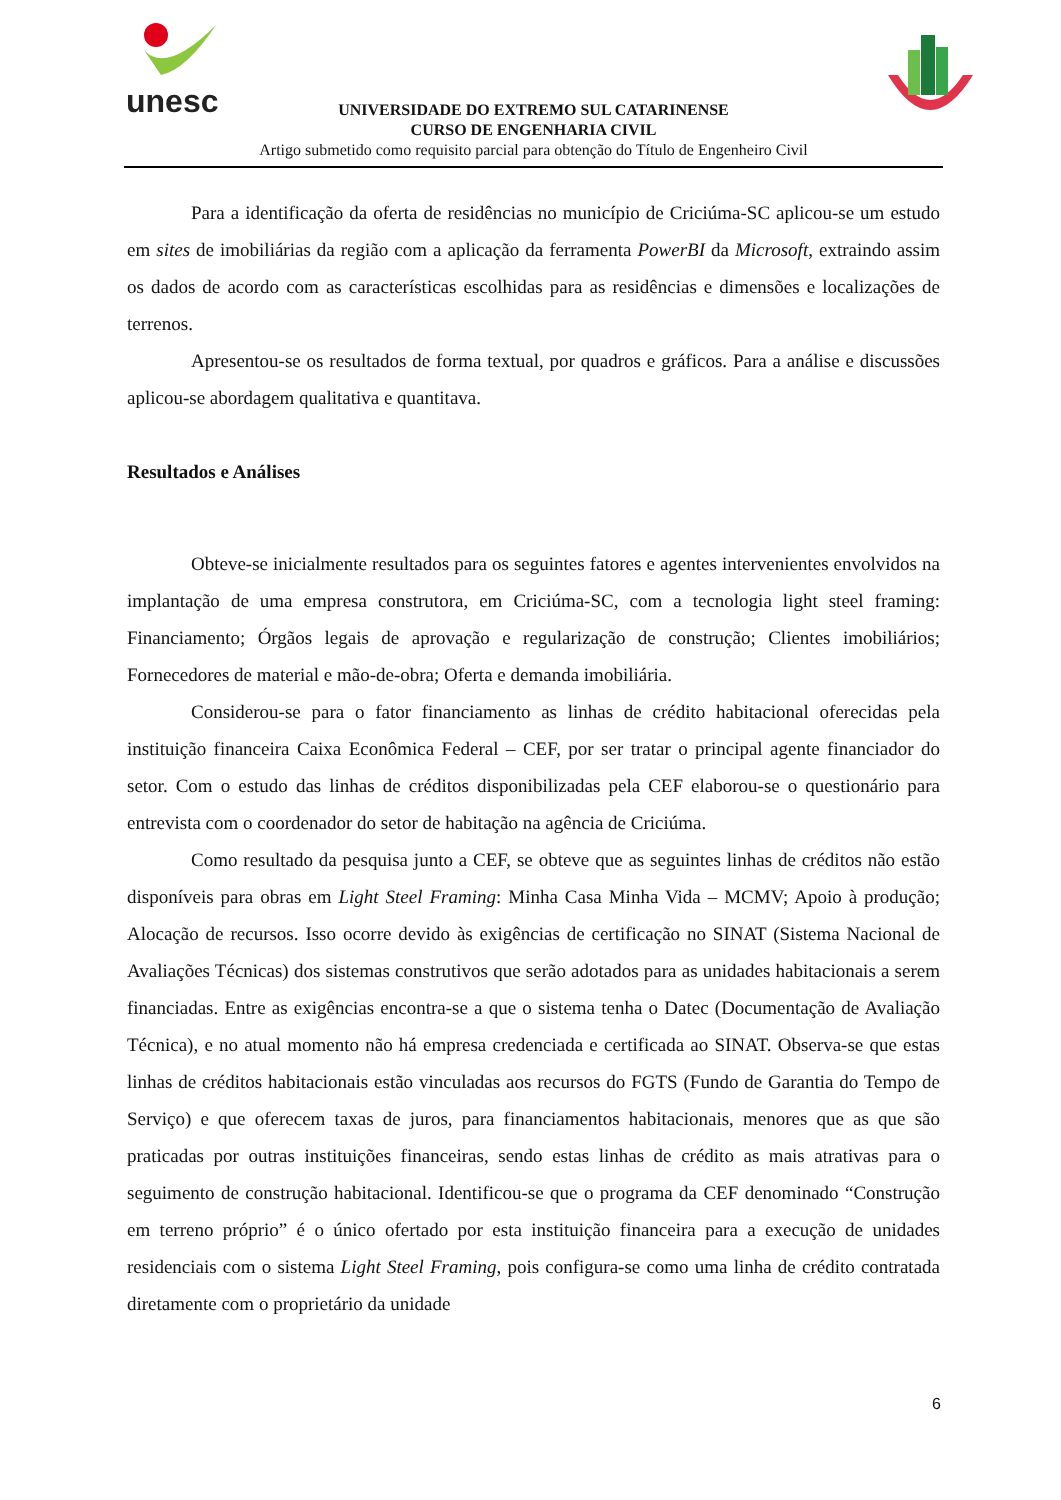unesc
UNIVERSIDADE DO EXTREMO SUL CATARINENSE
CURSO DE ENGENHARIA CIVIL
Artigo submetido como requisito parcial para obtenção do Título de Engenheiro Civil
Para a identificação da oferta de residências no município de Criciúma-SC aplicou-se um estudo em sites de imobiliárias da região com a aplicação da ferramenta PowerBI da Microsoft, extraindo assim os dados de acordo com as características escolhidas para as residências e dimensões e localizações de terrenos.
Apresentou-se os resultados de forma textual, por quadros e gráficos. Para a análise e discussões aplicou-se abordagem qualitativa e quantitava.
Resultados e Análises
Obteve-se inicialmente resultados para os seguintes fatores e agentes intervenientes envolvidos na implantação de uma empresa construtora, em Criciúma-SC, com a tecnologia light steel framing: Financiamento; Órgãos legais de aprovação e regularização de construção; Clientes imobiliários; Fornecedores de material e mão-de-obra; Oferta e demanda imobiliária.
Considerou-se para o fator financiamento as linhas de crédito habitacional oferecidas pela instituição financeira Caixa Econômica Federal – CEF, por ser tratar o principal agente financiador do setor. Com o estudo das linhas de créditos disponibilizadas pela CEF elaborou-se o questionário para entrevista com o coordenador do setor de habitação na agência de Criciúma.
Como resultado da pesquisa junto a CEF, se obteve que as seguintes linhas de créditos não estão disponíveis para obras em Light Steel Framing: Minha Casa Minha Vida – MCMV; Apoio à produção; Alocação de recursos. Isso ocorre devido às exigências de certificação no SINAT (Sistema Nacional de Avaliações Técnicas) dos sistemas construtivos que serão adotados para as unidades habitacionais a serem financiadas. Entre as exigências encontra-se a que o sistema tenha o Datec (Documentação de Avaliação Técnica), e no atual momento não há empresa credenciada e certificada ao SINAT. Observa-se que estas linhas de créditos habitacionais estão vinculadas aos recursos do FGTS (Fundo de Garantia do Tempo de Serviço) e que oferecem taxas de juros, para financiamentos habitacionais, menores que as que são praticadas por outras instituições financeiras, sendo estas linhas de crédito as mais atrativas para o seguimento de construção habitacional. Identificou-se que o programa da CEF denominado “Construção em terreno próprio” é o único ofertado por esta instituição financeira para a execução de unidades residenciais com o sistema Light Steel Framing, pois configura-se como uma linha de crédito contratada diretamente com o proprietário da unidade
6